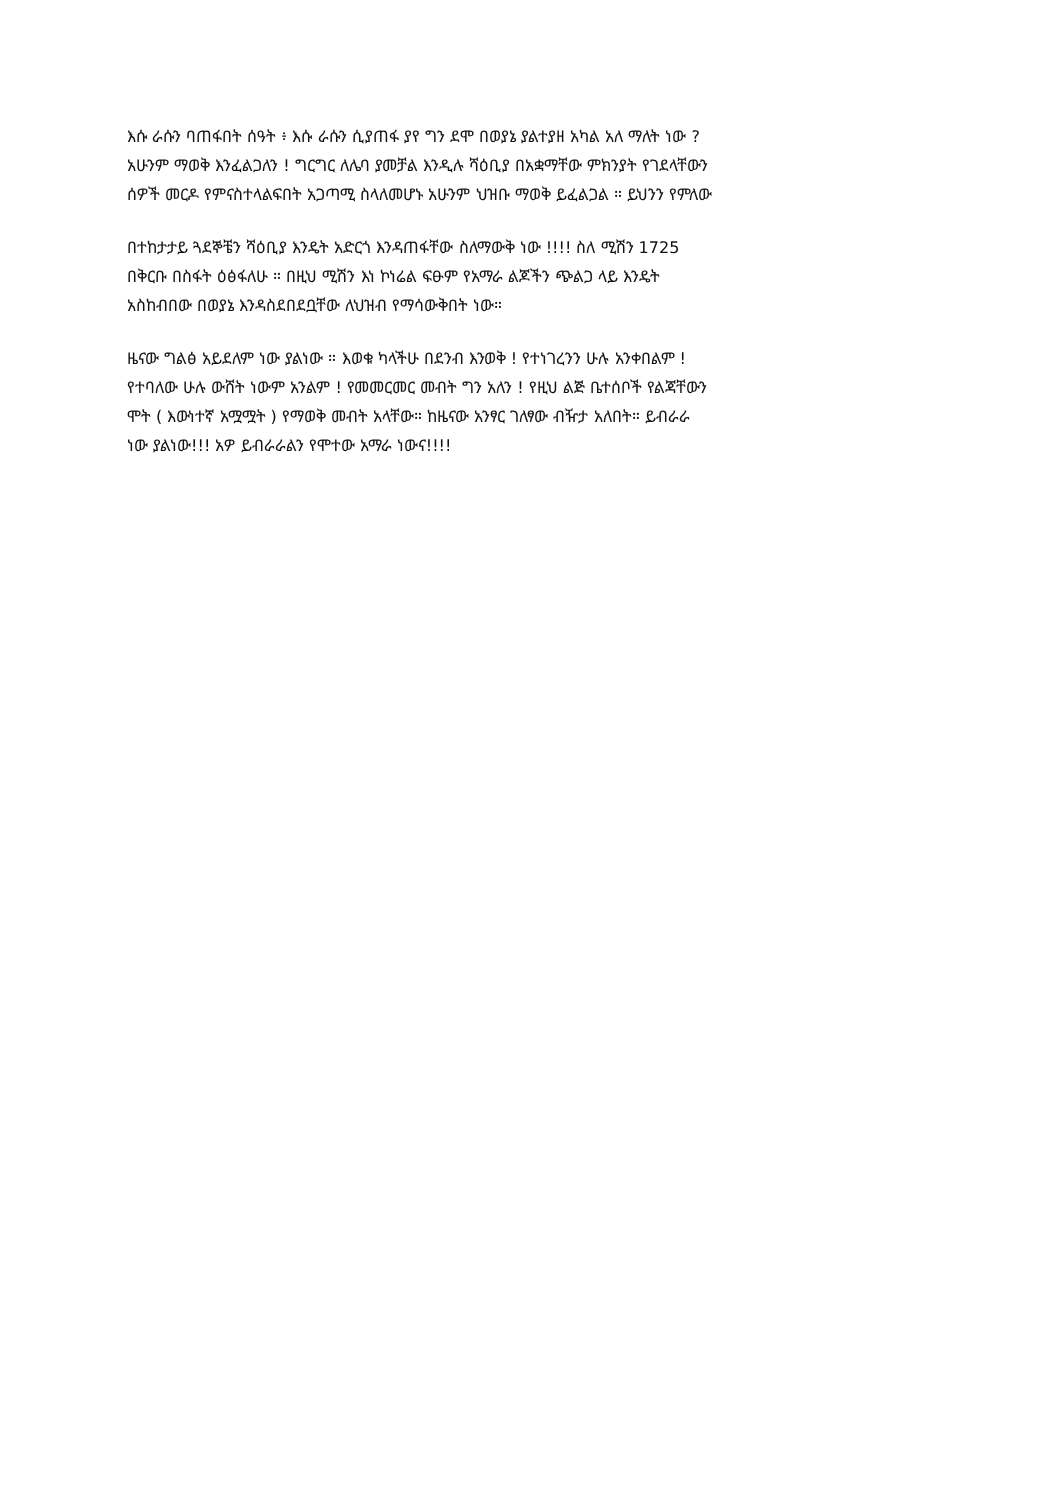እሱ ራሱን ባጠፋበት ሰዓት ፥ እሱ ራሱን ሲያጠፋ ያየ ግን ደሞ በወያኔ ያልተያዘ አካል አለ ማለት ነው ?
አሁንም ማወቅ እንፈልጋለን ! ግርግር ለሌባ ያመቻል እንዲሉ ሻዕቢያ በአቋማቸው ምክንያት የገደላቸውን
ሰዎች መርዶ የምናስተላልፍበት አጋጣሚ ስላለመሆኑ አሁንም ህዝቡ ማወቅ ይፈልጋል ። ይህንን የምለው
በተከታታይ ጓደኞቼን ሻዕቢያ እንዴት አድርጎ እንዳጠፋቸው ስለማውቅ ነው !!!! ስለ ሚሽን 1725
በቅርቡ በስፋት ዕፅፋለሁ ። በዚህ ሚሽን እነ ኮነሬል ፍፁም የአማራ ልጆችን ጭልጋ ላይ እንዴት
አስከብበው በወያኔ እንዳስደበደቧቸው ለህዝብ የማሳውቅበት ነው።
ዜናው ግልፅ አይደለም ነው ያልነው ። እወቁ ካላችሁ በደንብ እንወቅ ! የተነገረንን ሁሉ አንቀበልም !
የተባለው ሁሉ ውሸት ነውም አንልም ! የመመርመር መብት ግን አለን ! የዚህ ልጅ ቤተሰቦች የልጃቸውን
ሞት ( እውነተኛ አሟሟት ) የማወቅ መብት አላቸው። ከዜናው አንፃር ገለፃው ብዥታ አለበት። ይብራራ
ነው ያልነው!!! አዎ ይብራራልን የሞተው አማራ ነውና!!!!